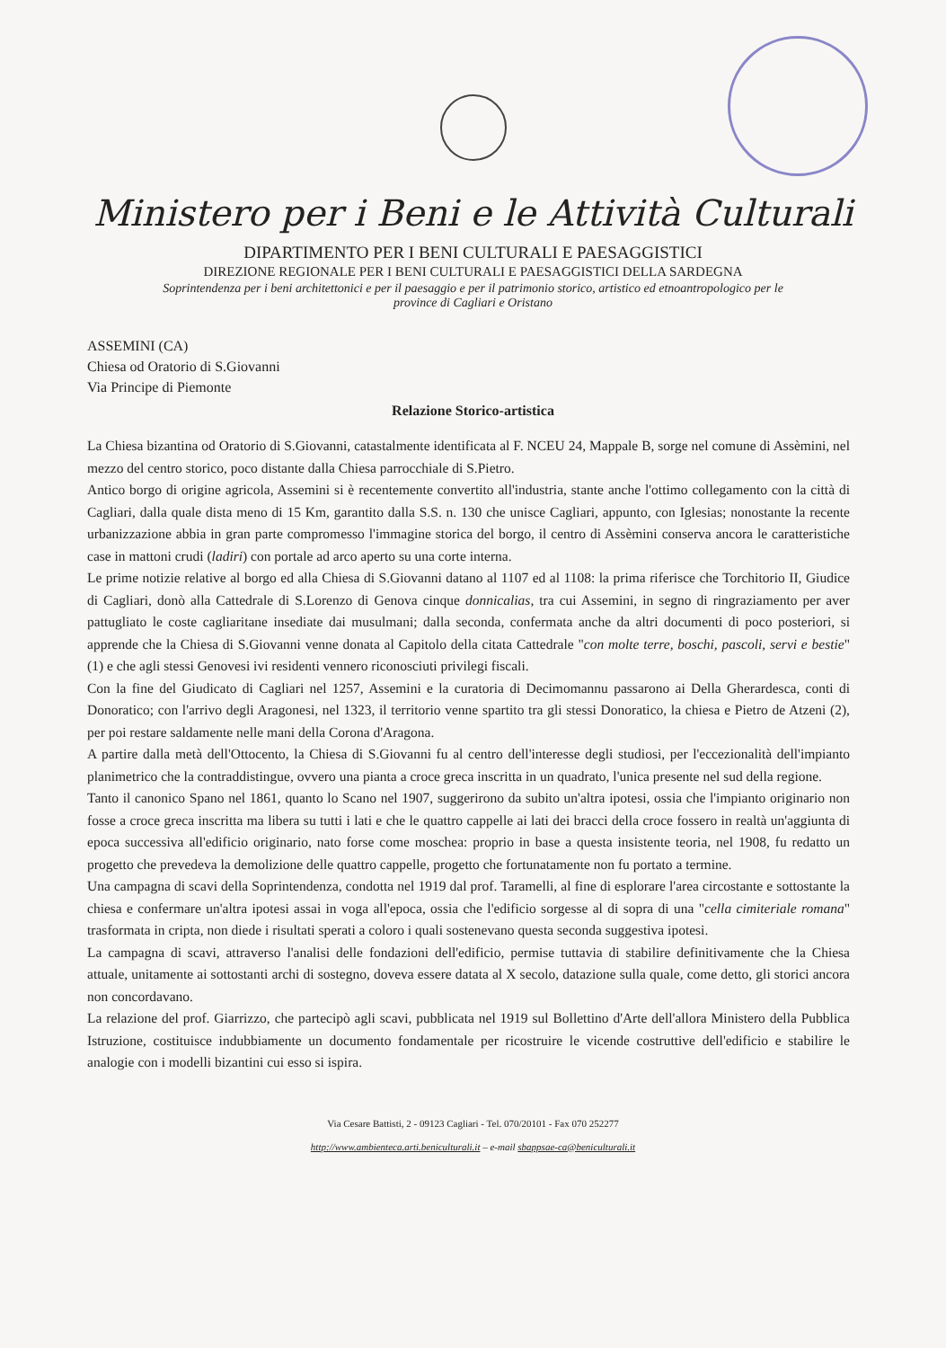Ministero per i Beni e le Attività Culturali
DIPARTIMENTO PER I BENI CULTURALI E PAESAGGISTICI
DIREZIONE REGIONALE PER I BENI CULTURALI E PAESAGGISTICI DELLA SARDEGNA
Soprintendenza per i beni architettonici e per il paesaggio e per il patrimonio storico, artistico ed etnoantropologico per le province di Cagliari e Oristano
ASSEMINI (CA)
Chiesa od Oratorio di S.Giovanni
Via Principe di Piemonte
Relazione Storico-artistica
La Chiesa bizantina od Oratorio di S.Giovanni, catastalmente identificata al F. NCEU 24, Mappale B, sorge nel comune di Assèmini, nel mezzo del centro storico, poco distante dalla Chiesa parrocchiale di S.Pietro.
Antico borgo di origine agricola, Assemini si è recentemente convertito all'industria, stante anche l'ottimo collegamento con la città di Cagliari, dalla quale dista meno di 15 Km, garantito dalla S.S. n. 130 che unisce Cagliari, appunto, con Iglesias; nonostante la recente urbanizzazione abbia in gran parte compromesso l'immagine storica del borgo, il centro di Assèmini conserva ancora le caratteristiche case in mattoni crudi (ladiri) con portale ad arco aperto su una corte interna.
Le prime notizie relative al borgo ed alla Chiesa di S.Giovanni datano al 1107 ed al 1108: la prima riferisce che Torchitorio II, Giudice di Cagliari, donò alla Cattedrale di S.Lorenzo di Genova cinque donnicalias, tra cui Assemini, in segno di ringraziamento per aver pattugliato le coste cagliaritane insediate dai musulmani; dalla seconda, confermata anche da altri documenti di poco posteriori, si apprende che la Chiesa di S.Giovanni venne donata al Capitolo della citata Cattedrale "con molte terre, boschi, pascoli, servi e bestie" (1) e che agli stessi Genovesi ivi residenti vennero riconosciuti privilegi fiscali.
Con la fine del Giudicato di Cagliari nel 1257, Assemini e la curatoria di Decimomannu passarono ai Della Gherardesca, conti di Donoratico; con l'arrivo degli Aragonesi, nel 1323, il territorio venne spartito tra gli stessi Donoratico, la chiesa e Pietro de Atzeni (2), per poi restare saldamente nelle mani della Corona d'Aragona.
A partire dalla metà dell'Ottocento, la Chiesa di S.Giovanni fu al centro dell'interesse degli studiosi, per l'eccezionalità dell'impianto planimetrico che la contraddistingue, ovvero una pianta a croce greca inscritta in un quadrato, l'unica presente nel sud della regione.
Tanto il canonico Spano nel 1861, quanto lo Scano nel 1907, suggerirono da subito un'altra ipotesi, ossia che l'impianto originario non fosse a croce greca inscritta ma libera su tutti i lati e che le quattro cappelle ai lati dei bracci della croce fossero in realtà un'aggiunta di epoca successiva all'edificio originario, nato forse come moschea: proprio in base a questa insistente teoria, nel 1908, fu redatto un progetto che prevedeva la demolizione delle quattro cappelle, progetto che fortunatamente non fu portato a termine.
Una campagna di scavi della Soprintendenza, condotta nel 1919 dal prof. Taramelli, al fine di esplorare l'area circostante e sottostante la chiesa e confermare un'altra ipotesi assai in voga all'epoca, ossia che l'edificio sorgesse al di sopra di una "cella cimiteriale romana" trasformata in cripta, non diede i risultati sperati a coloro i quali sostenevano questa seconda suggestiva ipotesi.
La campagna di scavi, attraverso l'analisi delle fondazioni dell'edificio, permise tuttavia di stabilire definitivamente che la Chiesa attuale, unitamente ai sottostanti archi di sostegno, doveva essere datata al X secolo, datazione sulla quale, come detto, gli storici ancora non concordavano.
La relazione del prof. Giarrizzo, che partecipò agli scavi, pubblicata nel 1919 sul Bollettino d'Arte dell'allora Ministero della Pubblica Istruzione, costituisce indubbiamente un documento fondamentale per ricostruire le vicende costruttive dell'edificio e stabilire le analogie con i modelli bizantini cui esso si ispira.
Via Cesare Battisti, 2 - 09123 Cagliari - Tel. 070/20101 - Fax 070 252277
http://www.ambienteca.arti.beniculturali.it – e-mail sbappsae-ca@beniculturali.it